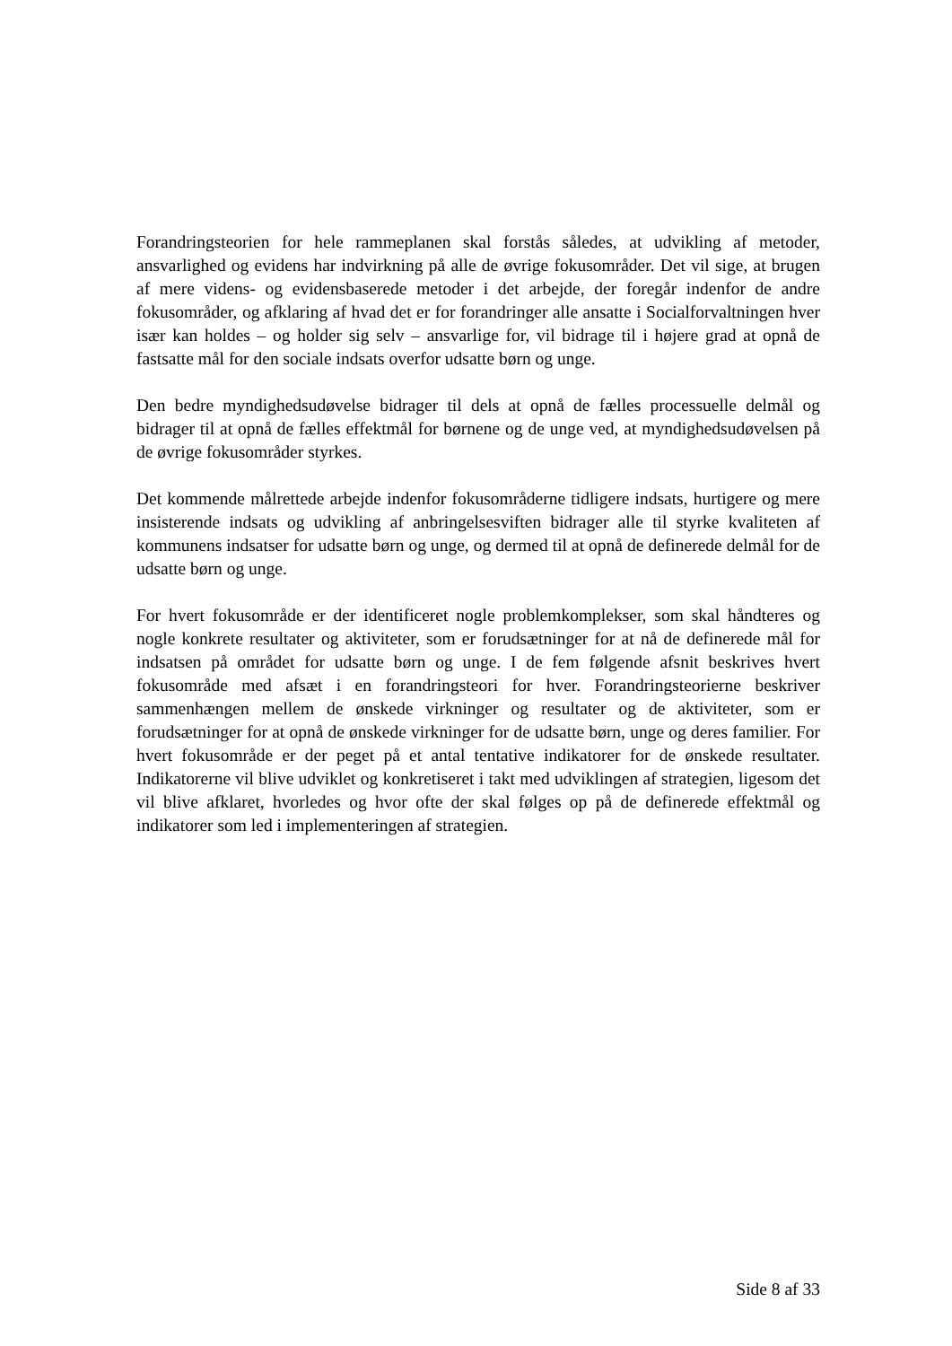Forandringsteorien for hele rammeplanen skal forstås således, at udvikling af metoder, ansvarlighed og evidens har indvirkning på alle de øvrige fokusområder. Det vil sige, at brugen af mere videns- og evidensbaserede metoder i det arbejde, der foregår indenfor de andre fokusområder, og afklaring af hvad det er for forandringer alle ansatte i Socialforvaltningen hver især kan holdes – og holder sig selv – ansvarlige for, vil bidrage til i højere grad at opnå de fastsatte mål for den sociale indsats overfor udsatte børn og unge.
Den bedre myndighedsudøvelse bidrager til dels at opnå de fælles processuelle delmål og bidrager til at opnå de fælles effektmål for børnene og de unge ved, at myndighedsudøvelsen på de øvrige fokusområder styrkes.
Det kommende målrettede arbejde indenfor fokusområderne tidligere indsats, hurtigere og mere insisterende indsats og udvikling af anbringelsesviften bidrager alle til styrke kvaliteten af kommunens indsatser for udsatte børn og unge, og dermed til at opnå de definerede delmål for de udsatte børn og unge.
For hvert fokusområde er der identificeret nogle problemkomplekser, som skal håndteres og nogle konkrete resultater og aktiviteter, som er forudsætninger for at nå de definerede mål for indsatsen på området for udsatte børn og unge. I de fem følgende afsnit beskrives hvert fokusområde med afsæt i en forandringsteori for hver. Forandringsteorierne beskriver sammenhængen mellem de ønskede virkninger og resultater og de aktiviteter, som er forudsætninger for at opnå de ønskede virkninger for de udsatte børn, unge og deres familier. For hvert fokusområde er der peget på et antal tentative indikatorer for de ønskede resultater. Indikatorerne vil blive udviklet og konkretiseret i takt med udviklingen af strategien, ligesom det vil blive afklaret, hvorledes og hvor ofte der skal følges op på de definerede effektmål og indikatorer som led i implementeringen af strategien.
Side 8 af 33